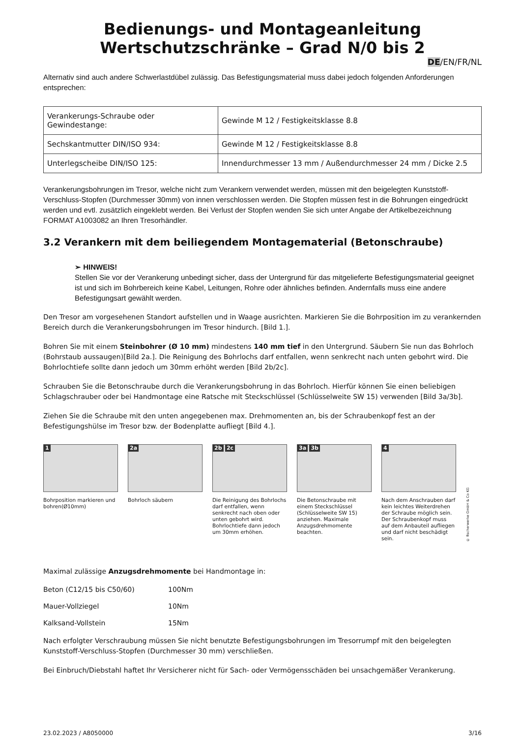Bedienungs- und Montageanleitung
Wertschutzschränke – Grad N/0 bis 2
DE/EN/FR/NL
Alternativ sind auch andere Schwerlastdübel zulässig. Das Befestigungsmaterial muss dabei jedoch folgenden Anforderungen entsprechen:
| Verankerungs-Schraube oder Gewindestange: | Gewinde M 12 / Festigkeitsklasse 8.8 |
| Sechskantmutter DIN/ISO 934: | Gewinde M 12 / Festigkeitsklasse 8.8 |
| Unterlegscheibe DIN/ISO 125: | Innendurchmesser 13 mm / Außendurchmesser 24 mm / Dicke 2.5 |
Verankerungsbohrungen im Tresor, welche nicht zum Verankern verwendet werden, müssen mit den beigelegten Kunststoff-Verschluss-Stopfen (Durchmesser 30mm) von innen verschlossen werden. Die Stopfen müssen fest in die Bohrungen eingedrückt werden und evtl. zusätzlich eingeklebt werden. Bei Verlust der Stopfen wenden Sie sich unter Angabe der Artikelbezeichnung FORMAT A1003082 an Ihren Tresorhändler.
3.2 Verankern mit dem beiliegendem Montagematerial (Betonschraube)
➢ HINWEIS!
Stellen Sie vor der Verankerung unbedingt sicher, dass der Untergrund für das mitgelieferte Befestigungsmaterial geeignet ist und sich im Bohrbereich keine Kabel, Leitungen, Rohre oder ähnliches befinden. Andernfalls muss eine andere Befestigungsart gewählt werden.
Den Tresor am vorgesehenen Standort aufstellen und in Waage ausrichten. Markieren Sie die Bohrposition im zu verankernden Bereich durch die Verankerungsbohrungen im Tresor hindurch. [Bild 1.].
Bohren Sie mit einem Steinbohrer (Ø 10 mm) mindestens 140 mm tief in den Untergrund. Säubern Sie nun das Bohrloch (Bohrstaub aussaugen)[Bild 2a.]. Die Reinigung des Bohrlochs darf entfallen, wenn senkrecht nach unten gebohrt wird. Die Bohrlochtiefe sollte dann jedoch um 30mm erhöht werden [Bild 2b/2c].
Schrauben Sie die Betonschraube durch die Verankerungsbohrung in das Bohrloch. Hierfür können Sie einen beliebigen Schlagschrauber oder bei Handmontage eine Ratsche mit Steckschlüssel (Schlüsselweite SW 15) verwenden [Bild 3a/3b].
Ziehen Sie die Schraube mit den unten angegebenen max. Drehmomenten an, bis der Schraubenkopf fest an der Befestigungshülse im Tresor bzw. der Bodenplatte aufliegt [Bild 4.].
1
Bohrposition markieren und bohren(Ø10mm)
2a
Bohrloch säubern
2b 2c
Die Reinigung des Bohrlochs darf entfallen, wenn senkrecht nach oben oder unten gebohrt wird. Bohrlochtiefe dann jedoch um 30mm erhöhen.
3a 3b
Die Betonschraube mit einem Steckschlüssel (Schlüsselweite SW 15) anziehen. Maximale Anzugsdrehmomente beachten.
4
Nach dem Anschrauben darf kein leichtes Weiterdrehen der Schraube möglich sein. Der Schraubenkopf muss auf dem Anbauteil aufliegen und darf nicht beschädigt sein.
© fischerwerke GmbH & Co KG
Maximal zulässige Anzugsdrehmomente bei Handmontage in:
Beton (C12/15 bis C50/60) 100Nm
Mauer-Vollziegel 10Nm
Kalksand-Vollstein 15Nm
Nach erfolgter Verschraubung müssen Sie nicht benutzte Befestigungsbohrungen im Tresorrumpf mit den beigelegten Kunststoff-Verschluss-Stopfen (Durchmesser 30 mm) verschließen.
Bei Einbruch/Diebstahl haftet Ihr Versicherer nicht für Sach- oder Vermögensschäden bei unsachgemäßer Verankerung.
23.02.2023 / A8050000 3/16